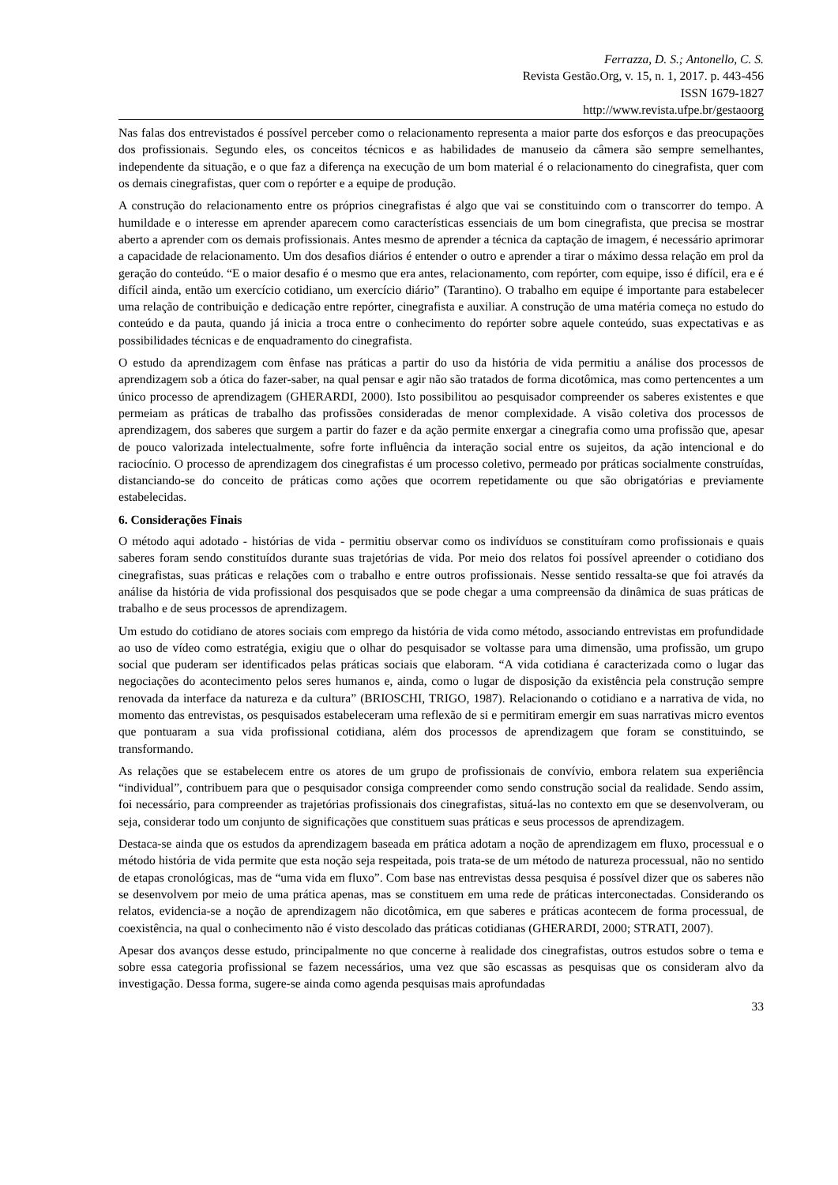Ferrazza, D. S.; Antonello, C. S.
Revista Gestão.Org, v. 15, n. 1, 2017. p. 443-456
ISSN 1679-1827
http://www.revista.ufpe.br/gestaoorg
Nas falas dos entrevistados é possível perceber como o relacionamento representa a maior parte dos esforços e das preocupações dos profissionais. Segundo eles, os conceitos técnicos e as habilidades de manuseio da câmera são sempre semelhantes, independente da situação, e o que faz a diferença na execução de um bom material é o relacionamento do cinegrafista, quer com os demais cinegrafistas, quer com o repórter e a equipe de produção.
A construção do relacionamento entre os próprios cinegrafistas é algo que vai se constituindo com o transcorrer do tempo. A humildade e o interesse em aprender aparecem como características essenciais de um bom cinegrafista, que precisa se mostrar aberto a aprender com os demais profissionais. Antes mesmo de aprender a técnica da captação de imagem, é necessário aprimorar a capacidade de relacionamento. Um dos desafios diários é entender o outro e aprender a tirar o máximo dessa relação em prol da geração do conteúdo. “E o maior desafio é o mesmo que era antes, relacionamento, com repórter, com equipe, isso é difícil, era e é difícil ainda, então um exercício cotidiano, um exercício diário” (Tarantino). O trabalho em equipe é importante para estabelecer uma relação de contribuição e dedicação entre repórter, cinegrafista e auxiliar. A construção de uma matéria começa no estudo do conteúdo e da pauta, quando já inicia a troca entre o conhecimento do repórter sobre aquele conteúdo, suas expectativas e as possibilidades técnicas e de enquadramento do cinegrafista.
O estudo da aprendizagem com ênfase nas práticas a partir do uso da história de vida permitiu a análise dos processos de aprendizagem sob a ótica do fazer-saber, na qual pensar e agir não são tratados de forma dicotômica, mas como pertencentes a um único processo de aprendizagem (GHERARDI, 2000). Isto possibilitou ao pesquisador compreender os saberes existentes e que permeiam as práticas de trabalho das profissões consideradas de menor complexidade. A visão coletiva dos processos de aprendizagem, dos saberes que surgem a partir do fazer e da ação permite enxergar a cinegrafia como uma profissão que, apesar de pouco valorizada intelectualmente, sofre forte influência da interação social entre os sujeitos, da ação intencional e do raciocínio. O processo de aprendizagem dos cinegrafistas é um processo coletivo, permeado por práticas socialmente construídas, distanciando-se do conceito de práticas como ações que ocorrem repetidamente ou que são obrigatórias e previamente estabelecidas.
6. Considerações Finais
O método aqui adotado - histórias de vida - permitiu observar como os indivíduos se constituíram como profissionais e quais saberes foram sendo constituídos durante suas trajetórias de vida. Por meio dos relatos foi possível apreender o cotidiano dos cinegrafistas, suas práticas e relações com o trabalho e entre outros profissionais. Nesse sentido ressalta-se que foi através da análise da história de vida profissional dos pesquisados que se pode chegar a uma compreensão da dinâmica de suas práticas de trabalho e de seus processos de aprendizagem.
Um estudo do cotidiano de atores sociais com emprego da história de vida como método, associando entrevistas em profundidade ao uso de vídeo como estratégia, exigiu que o olhar do pesquisador se voltasse para uma dimensão, uma profissão, um grupo social que puderam ser identificados pelas práticas sociais que elaboram. “A vida cotidiana é caracterizada como o lugar das negociações do acontecimento pelos seres humanos e, ainda, como o lugar de disposição da existência pela construção sempre renovada da interface da natureza e da cultura” (BRIOSCHI, TRIGO, 1987). Relacionando o cotidiano e a narrativa de vida, no momento das entrevistas, os pesquisados estabeleceram uma reflexão de si e permitiram emergir em suas narrativas micro eventos que pontuaram a sua vida profissional cotidiana, além dos processos de aprendizagem que foram se constituindo, se transformando.
As relações que se estabelecem entre os atores de um grupo de profissionais de convívio, embora relatem sua experiência “individual”, contribuem para que o pesquisador consiga compreender como sendo construção social da realidade. Sendo assim, foi necessário, para compreender as trajetórias profissionais dos cinegrafistas, situá-las no contexto em que se desenvolveram, ou seja, considerar todo um conjunto de significações que constituem suas práticas e seus processos de aprendizagem.
Destaca-se ainda que os estudos da aprendizagem baseada em prática adotam a noção de aprendizagem em fluxo, processual e o método história de vida permite que esta noção seja respeitada, pois trata-se de um método de natureza processual, não no sentido de etapas cronológicas, mas de “uma vida em fluxo”. Com base nas entrevistas dessa pesquisa é possível dizer que os saberes não se desenvolvem por meio de uma prática apenas, mas se constituem em uma rede de práticas interconectadas. Considerando os relatos, evidencia-se a noção de aprendizagem não dicotômica, em que saberes e práticas acontecem de forma processual, de coexistência, na qual o conhecimento não é visto descolado das práticas cotidianas (GHERARDI, 2000; STRATI, 2007).
Apesar dos avanços desse estudo, principalmente no que concerne à realidade dos cinegrafistas, outros estudos sobre o tema e sobre essa categoria profissional se fazem necessários, uma vez que são escassas as pesquisas que os consideram alvo da investigação. Dessa forma, sugere-se ainda como agenda pesquisas mais aprofundadas
33